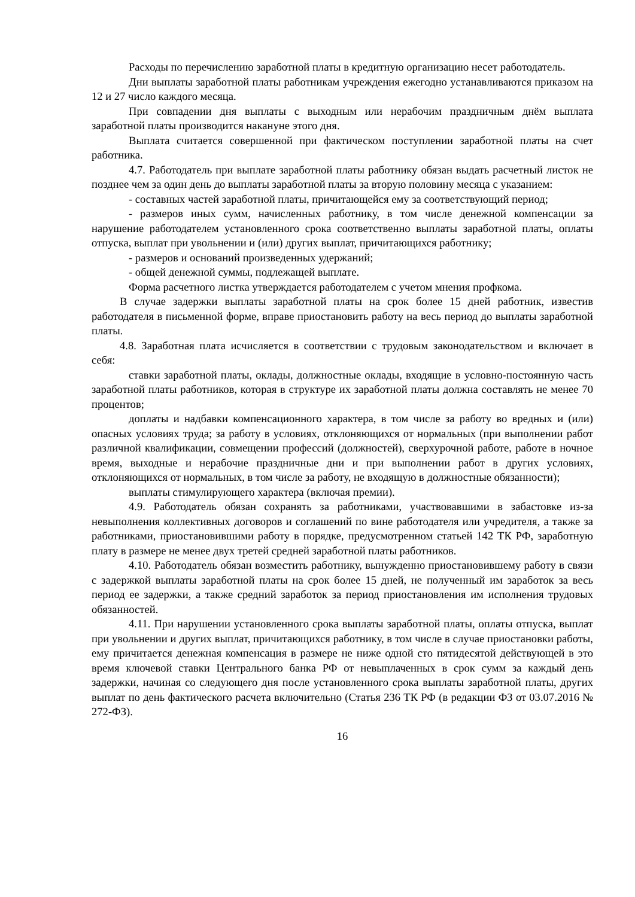Расходы по перечислению заработной платы в кредитную организацию несет работодатель.
Дни выплаты заработной платы работникам учреждения ежегодно устанавливаются приказом на 12 и 27 число каждого месяца.
При совпадении дня выплаты с выходным или нерабочим праздничным днём выплата заработной платы производится накануне этого дня.
Выплата считается совершенной при фактическом поступлении заработной платы на счет работника.
4.7. Работодатель при выплате заработной платы работнику обязан выдать расчетный листок не позднее чем за один день до выплаты заработной платы за вторую половину месяца с указанием:
- составных частей заработной платы, причитающейся ему за соответствующий период;
- размеров иных сумм, начисленных работнику, в том числе денежной компенсации за нарушение работодателем установленного срока соответственно выплаты заработной платы, оплаты отпуска, выплат при увольнении и (или) других выплат, причитающихся работнику;
- размеров и оснований произведенных удержаний;
- общей денежной суммы, подлежащей выплате.
Форма расчетного листка утверждается работодателем с учетом мнения профкома.
В случае задержки выплаты заработной платы на срок более 15 дней работник, известив работодателя в письменной форме, вправе приостановить работу на весь период до выплаты заработной платы.
4.8. Заработная плата исчисляется в соответствии с трудовым законодательством и включает в себя:
ставки заработной платы, оклады, должностные оклады, входящие в условно-постоянную часть заработной платы работников, которая в структуре их заработной платы должна составлять не менее 70 процентов;
доплаты и надбавки компенсационного характера, в том числе за работу во вредных и (или) опасных условиях труда; за работу в условиях, отклоняющихся от нормальных (при выполнении работ различной квалификации, совмещении профессий (должностей), сверхурочной работе, работе в ночное время, выходные и нерабочие праздничные дни и при выполнении работ в других условиях, отклоняющихся от нормальных, в том числе за работу, не входящую в должностные обязанности);
выплаты стимулирующего характера (включая премии).
4.9. Работодатель обязан сохранять за работниками, участвовавшими в забастовке из-за невыполнения коллективных договоров и соглашений по вине работодателя или учредителя, а также за работниками, приостановившими работу в порядке, предусмотренном статьей 142 ТК РФ, заработную плату в размере не менее двух третей средней заработной платы работников.
4.10. Работодатель обязан возместить работнику, вынужденно приостановившему работу в связи с задержкой выплаты заработной платы на срок более 15 дней, не полученный им заработок за весь период ее задержки, а также средний заработок за период приостановления им исполнения трудовых обязанностей.
4.11. При нарушении установленного срока выплаты заработной платы, оплаты отпуска, выплат при увольнении и других выплат, причитающихся работнику, в том числе в случае приостановки работы, ему причитается денежная компенсация в размере не ниже одной сто пятидесятой действующей в это время ключевой ставки Центрального банка РФ от невыплаченных в срок сумм за каждый день задержки, начиная со следующего дня после установленного срока выплаты заработной платы, других выплат по день фактического расчета включительно (Статья 236 ТК РФ (в редакции ФЗ от 03.07.2016 № 272-ФЗ).
16